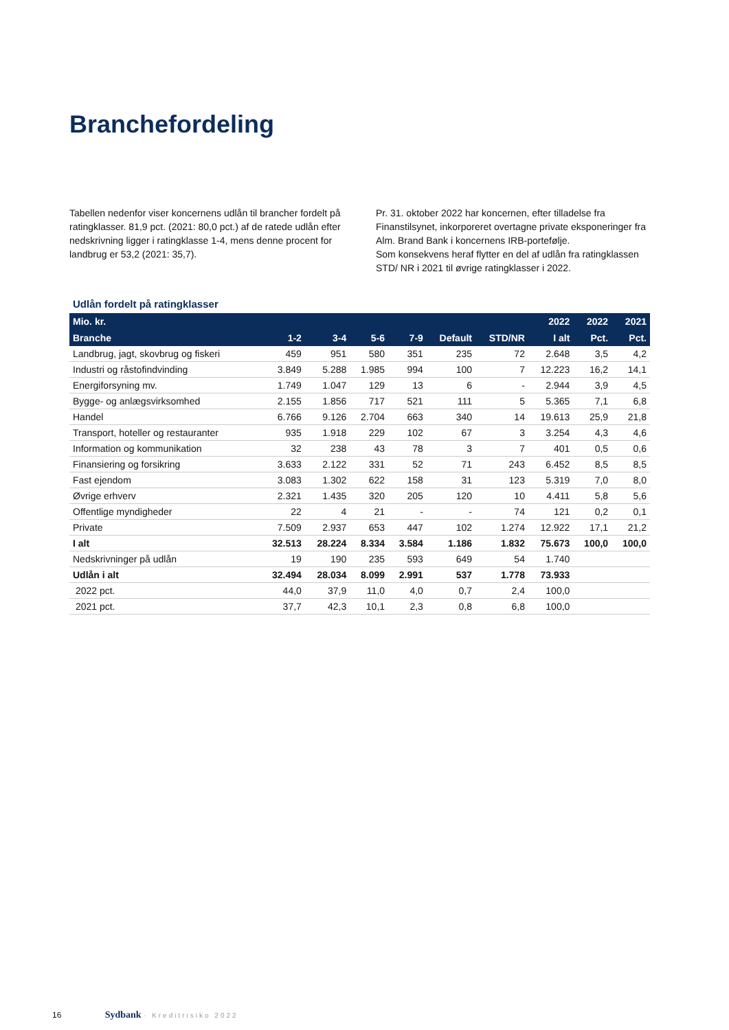Branchefordeling
Tabellen nedenfor viser koncernens udlån til brancher fordelt på ratingklasser. 81,9 pct. (2021: 80,0 pct.) af de ratede udlån efter nedskrivning ligger i ratingklasse 1-4, mens denne procent for landbrug er 53,2 (2021: 35,7).
Pr. 31. oktober 2022 har koncernen, efter tilladelse fra Finanstilsynet, inkorporeret overtagne private eksponeringer fra Alm. Brand Bank i koncernens IRB-portefølje.
Som konsekvens heraf flytter en del af udlån fra ratingklassen STD/ NR i 2021 til øvrige ratingklasser i 2022.
Udlån fordelt på ratingklasser
| Mio. kr. | | | | | | | 2022 | 2022 | 2021 |
| --- | --- | --- | --- | --- | --- | --- | --- | --- | --- |
| Branche | 1-2 | 3-4 | 5-6 | 7-9 | Default | STD/NR | I alt | Pct. | Pct. |
| Landbrug, jagt, skovbrug og fiskeri | 459 | 951 | 580 | 351 | 235 | 72 | 2.648 | 3,5 | 4,2 |
| Industri og råstofindvinding | 3.849 | 5.288 | 1.985 | 994 | 100 | 7 | 12.223 | 16,2 | 14,1 |
| Energiforsyning mv. | 1.749 | 1.047 | 129 | 13 | 6 | - | 2.944 | 3,9 | 4,5 |
| Bygge- og anlægsvirksomhed | 2.155 | 1.856 | 717 | 521 | 111 | 5 | 5.365 | 7,1 | 6,8 |
| Handel | 6.766 | 9.126 | 2.704 | 663 | 340 | 14 | 19.613 | 25,9 | 21,8 |
| Transport, hoteller og restauranter | 935 | 1.918 | 229 | 102 | 67 | 3 | 3.254 | 4,3 | 4,6 |
| Information og kommunikation | 32 | 238 | 43 | 78 | 3 | 7 | 401 | 0,5 | 0,6 |
| Finansiering og forsikring | 3.633 | 2.122 | 331 | 52 | 71 | 243 | 6.452 | 8,5 | 8,5 |
| Fast ejendom | 3.083 | 1.302 | 622 | 158 | 31 | 123 | 5.319 | 7,0 | 8,0 |
| Øvrige erhverv | 2.321 | 1.435 | 320 | 205 | 120 | 10 | 4.411 | 5,8 | 5,6 |
| Offentlige myndigheder | 22 | 4 | 21 | - | - | 74 | 121 | 0,2 | 0,1 |
| Private | 7.509 | 2.937 | 653 | 447 | 102 | 1.274 | 12.922 | 17,1 | 21,2 |
| I alt | 32.513 | 28.224 | 8.334 | 3.584 | 1.186 | 1.832 | 75.673 | 100,0 | 100,0 |
| Nedskrivninger på udlån | 19 | 190 | 235 | 593 | 649 | 54 | 1.740 | | |
| Udlån i alt | 32.494 | 28.034 | 8.099 | 2.991 | 537 | 1.778 | 73.933 | | |
| 2022 pct. | 44,0 | 37,9 | 11,0 | 4,0 | 0,7 | 2,4 | 100,0 | | |
| 2021 pct. | 37,7 | 42,3 | 10,1 | 2,3 | 0,8 | 6,8 | 100,0 | | |
16 Sydbank · Kreditrisiko 2022